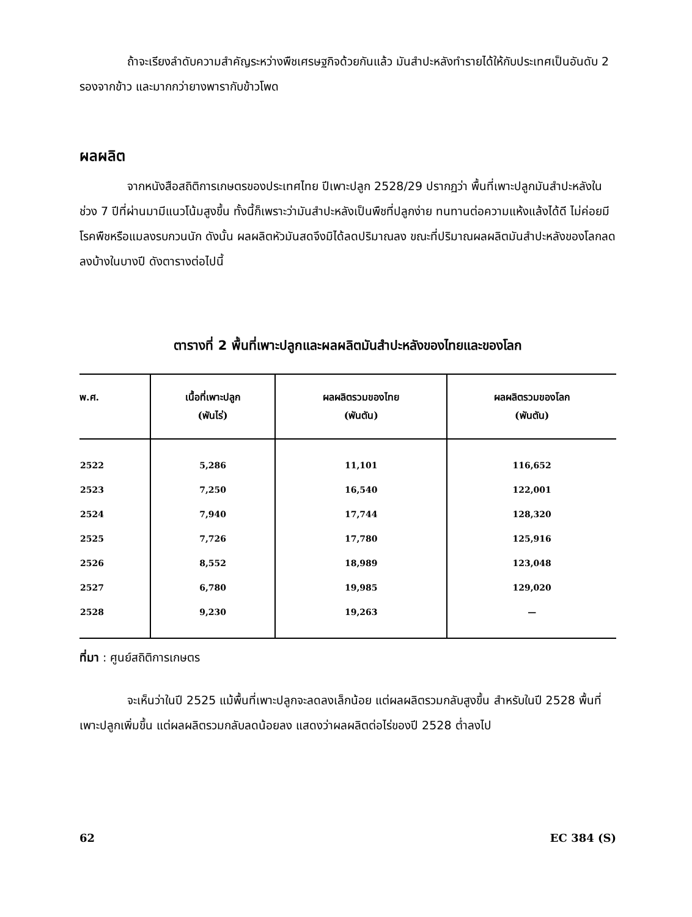ถ้าจะเรียงลำดับความสำคัญระหว่างพืชเศรษฐกิจด้วยกันแล้ว มันสำปะหลังทำรายได้ให้กับประเทศเป็นอันดับ 2 รองจากข้าว และมากกว่ายางพารากับข้าวโพด
ผลผลิต
จากหนังสือสถิติการเกษตรของประเทศไทย ปีเพาะปลูก 2528/29 ปรากฏว่า พื้นที่เพาะปลูกมันสำปะหลังในช่วง 7 ปีที่ผ่านมามีแนวโน้มสูงขึ้น ทั้งนี้ก็เพราะว่ามันสำปะหลังเป็นพืชที่ปลูกง่าย ทนทานต่อความแห้งแล้งได้ดี ไม่ค่อยมีโรคพืชหรือแมลงรบกวนนัก ดังนั้น ผลผลิตหัวมันสดจึงมิได้ลดปริมาณลง ขณะที่ปริมาณผลผลิตมันสำปะหลังของโลกลดลงบ้างในบางปี ดังตารางต่อไปนี้
ตารางที่ 2 พื้นที่เพาะปลูกและผลผลิตมันสำปะหลังของไทยและของโลก
| พ.ศ. | เนื้อที่เพาะปลูก (พันไร่) | ผลผลิตรวมของไทย (พันตัน) | ผลผลิตรวมของโลก (พันตัน) |
| --- | --- | --- | --- |
| 2522 | 5,286 | 11,101 | 116,652 |
| 2523 | 7,250 | 16,540 | 122,001 |
| 2524 | 7,940 | 17,744 | 128,320 |
| 2525 | 7,726 | 17,780 | 125,916 |
| 2526 | 8,552 | 18,989 | 123,048 |
| 2527 | 6,780 | 19,985 | 129,020 |
| 2528 | 9,230 | 19,263 | — |
ที่มา : ศูนย์สถิติการเกษตร
จะเห็นว่าในปี 2525 แม้พื้นที่เพาะปลูกจะลดลงเล็กน้อย แต่ผลผลิตรวมกลับสูงขึ้น สำหรับในปี 2528 พื้นที่เพาะปลูกเพิ่มขึ้น แต่ผลผลิตรวมกลับลดน้อยลง แสดงว่าผลผลิตต่อไร่ของปี 2528 ต่ำลงไป
62 EC 384 (S)